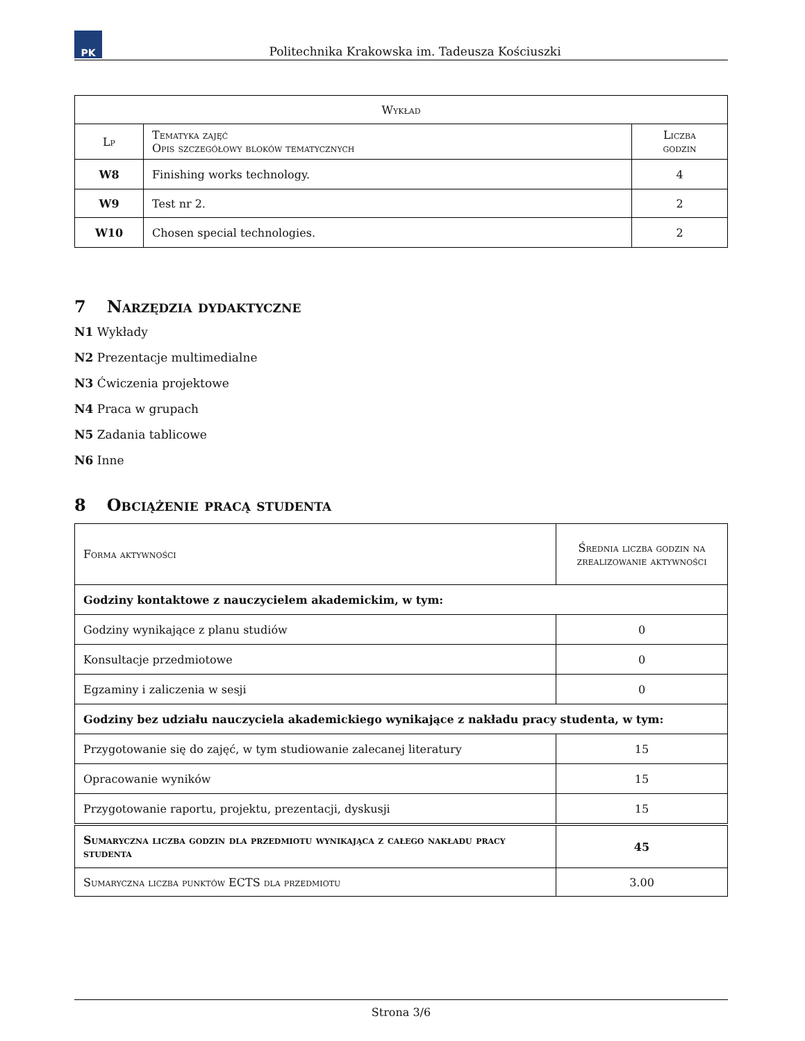PK
Politechnika Krakowska im. Tadeusza Kościuszki
| Wykład | | |
| --- | --- | --- |
| Lp | Tematyka zajęć Opis szczegółowy bloków tematycznych | Liczba godzin |
| W8 | Finishing works technology. | 4 |
| W9 | Test nr 2. | 2 |
| W10 | Chosen special technologies. | 2 |
7 Narzędzia dydaktyczne
N1 Wykłady
N2 Prezentacje multimedialne
N3 Ćwiczenia projektowe
N4 Praca w grupach
N5 Zadania tablicowe
N6 Inne
8 Obciążenie pracą studenta
| Forma aktywności | Średnia liczba godzin na zrealizowanie aktywności |
| --- | --- |
| Godziny kontaktowe z nauczycielem akademickim, w tym: | |
| Godziny wynikające z planu studiów | 0 |
| Konsultacje przedmiotowe | 0 |
| Egzaminy i zaliczenia w sesji | 0 |
| Godziny bez udziału nauczyciela akademickiego wynikające z nakładu pracy studenta, w tym: | |
| Przygotowanie się do zajęć, w tym studiowanie zalecanej literatury | 15 |
| Opracowanie wyników | 15 |
| Przygotowanie raportu, projektu, prezentacji, dyskusji | 15 |
| Sumaryczna liczba godzin dla przedmiotu wynikająca z całego nakładu pracy studenta | 45 |
| Sumaryczna liczba punktów ECTS dla przedmiotu | 3.00 |
Strona 3/6